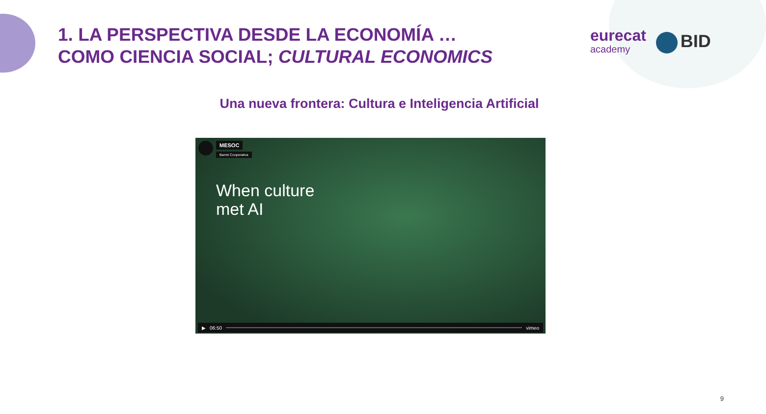1. LA PERSPECTIVA DESDE LA ECONOMÍA …
COMO CIENCIA SOCIAL; CULTURAL ECONOMICS
eurecat
academy
BID
Una nueva frontera: Cultura e Inteligencia Artificial
MESOC
Barret Cooperativa
When culture
met AI
▶ 06:50 vimeo
9